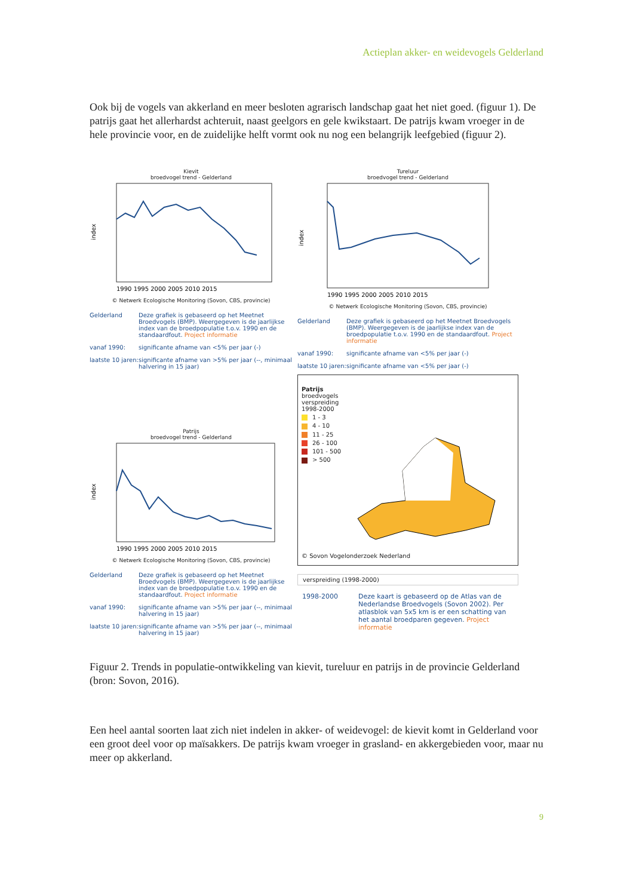Actieplan akker- en weidevogels Gelderland
Ook bij de vogels van akkerland en meer besloten agrarisch landschap gaat het niet goed. (figuur 1). De patrijs gaat het allerhardst achteruit, naast geelgors en gele kwikstaart. De patrijs kwam vroeger in de hele provincie voor, en de zuidelijke helft vormt ook nu nog een belangrijk leefgebied (figuur 2).
Kievit
broedvogel trend - Gelderland
index
1990 1995 2000 2005 2010 2015
© Netwerk Ecologische Monitoring (Sovon, CBS, provincie)
Gelderland Deze grafiek is gebaseerd op het Meetnet Broedvogels (BMP). Weergegeven is de jaarlijkse index van de broedpopulatie t.o.v. 1990 en de standaardfout. Project informatie vanaf 1990: significante afname van <5% per jaar (-) laatste 10 jaren: significante afname van >5% per jaar (--, minimaal halvering in 15 jaar)
Tureluur
broedvogel trend - Gelderland
index
1990 1995 2000 2005 2010 2015
© Netwerk Ecologische Monitoring (Sovon, CBS, provincie)
Gelderland Deze grafiek is gebaseerd op het Meetnet Broedvogels (BMP). Weergegeven is de jaarlijkse index van de broedpopulatie t.o.v. 1990 en de standaardfout. Project informatie vanaf 1990: significante afname van <5% per jaar (-) laatste 10 jaren: significante afname van <5% per jaar (-)
Patrijs
broedvogel trend - Gelderland
index
1990 1995 2000 2005 2010 2015
© Netwerk Ecologische Monitoring (Sovon, CBS, provincie)
Gelderland Deze grafiek is gebaseerd op het Meetnet Broedvogels (BMP). Weergegeven is de jaarlijkse index van de broedpopulatie t.o.v. 1990 en de standaardfout. Project informatie vanaf 1990: significante afname van >5% per jaar (--, minimaal halvering in 15 jaar) laatste 10 jaren: significante afname van >5% per jaar (--, minimaal halvering in 15 jaar)
Patrijs
broedvogels
verspreiding
1998-2000
1 - 3
4 - 10
11 - 25
26 - 100
101 - 500
> 500
© Sovon Vogelonderzoek Nederland
verspreiding (1998-2000)
1998-2000 Deze kaart is gebaseerd op de Atlas van de Nederlandse Broedvogels (Sovon 2002). Per atlasblok van 5x5 km is er een schatting van het aantal broedparen gegeven. Project informatie
Figuur 2. Trends in populatie-ontwikkeling van kievit, tureluur en patrijs in de provincie Gelderland (bron: Sovon, 2016).
Een heel aantal soorten laat zich niet indelen in akker- of weidevogel: de kievit komt in Gelderland voor een groot deel voor op maïsakkers. De patrijs kwam vroeger in grasland- en akkergebieden voor, maar nu meer op akkerland.
9